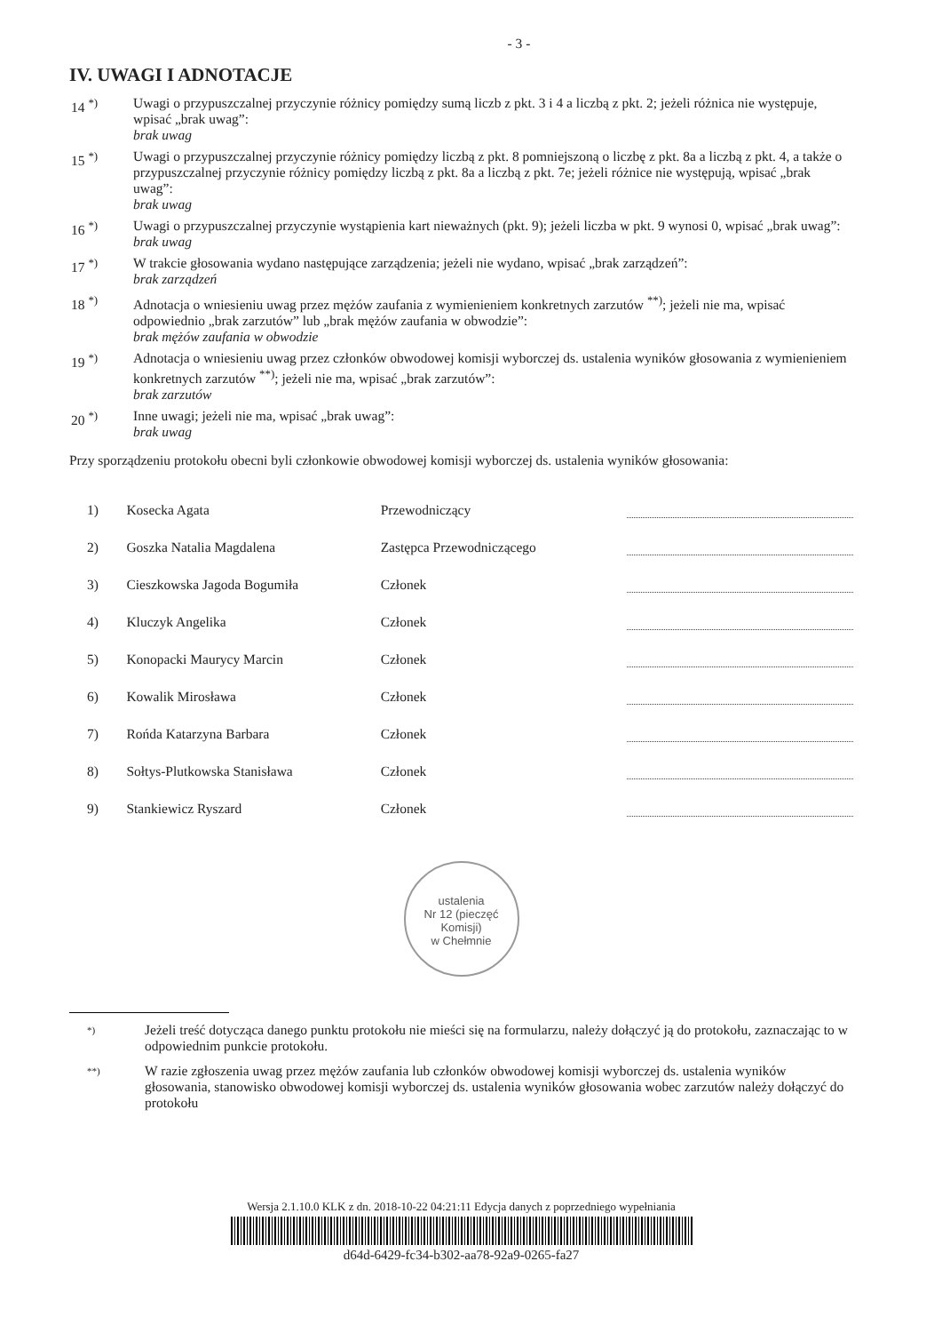- 3 -
IV. UWAGI I ADNOTACJE
14 <sup>*)</sup> Uwagi o przypuszczalnej przyczynie różnicy pomiędzy sumą liczb z pkt. 3 i 4 a liczbą z pkt. 2; jeżeli różnica nie występuje, wpisać „brak uwag”:
brak uwag
15 <sup>*)</sup> Uwagi o przypuszczalnej przyczynie różnicy pomiędzy liczbą z pkt. 8 pomniejszoną o liczbę z pkt. 8a a liczbą z pkt. 4, a także o przypuszczalnej przyczynie różnicy pomiędzy liczbą z pkt. 8a a liczbą z pkt. 7e; jeżeli różnice nie występują, wpisać „brak uwag”:
brak uwag
16 <sup>*)</sup> Uwagi o przypuszczalnej przyczynie wystąpienia kart nieważnych (pkt. 9); jeżeli liczba w pkt. 9 wynosi 0, wpisać „brak uwag”:
brak uwag
17 <sup>*)</sup> W trakcie głosowania wydano następujące zarządzenia; jeżeli nie wydano, wpisać „brak zarządzeń”:
brak zarządzeń
18 <sup>*)</sup> Adnotacja o wniesieniu uwag przez mężów zaufania z wymienieniem konkretnych zarzutów <sup>**)</sup>; jeżeli nie ma, wpisać odpowiednio „brak zarzutów” lub „brak mężów zaufania w obwodzie”:
brak mężów zaufania w obwodzie
19 <sup>*)</sup> Adnotacja o wniesieniu uwag przez członków obwodowej komisji wyborczej ds. ustalenia wyników głosowania z wymienieniem konkretnych zarzutów <sup>**)</sup>; jeżeli nie ma, wpisać „brak zarzutów”:
brak zarzutów
20 <sup>*)</sup> Inne uwagi; jeżeli nie ma, wpisać „brak uwag”:
brak uwag
Przy sporządzeniu protokołu obecni byli członkowie obwodowej komisji wyborczej ds. ustalenia wyników głosowania:
| 1) | Kosecka Agata | Przewodniczący | |
| 2) | Goszka Natalia Magdalena | Zastępca Przewodniczącego | |
| 3) | Cieszkowska Jagoda Bogumiła | Członek | |
| 4) | Kluczyk Angelika | Członek | |
| 5) | Konopacki Maurycy Marcin | Członek | |
| 6) | Kowalik Mirosława | Członek | |
| 7) | Rońda Katarzyna Barbara | Członek | |
| 8) | Sołtys-Plutkowska Stanisława | Członek | |
| 9) | Stankiewicz Ryszard | Członek | |
ustalenia
Nr 12 (pieczęć Komisji)
w Chełmnie
*)
Jeżeli treść dotycząca danego punktu protokołu nie mieści się na formularzu, należy dołączyć ją do protokołu, zaznaczając to w odpowiednim punkcie protokołu.
**)
W razie zgłoszenia uwag przez mężów zaufania lub członków obwodowej komisji wyborczej ds. ustalenia wyników głosowania, stanowisko obwodowej komisji wyborczej ds. ustalenia wyników głosowania wobec zarzutów należy dołączyć do protokołu
Wersja 2.1.10.0 KLK z dn. 2018-10-22 04:21:11 Edycja danych z poprzedniego wypełniania
d64d-6429-fc34-b302-aa78-92a9-0265-fa27